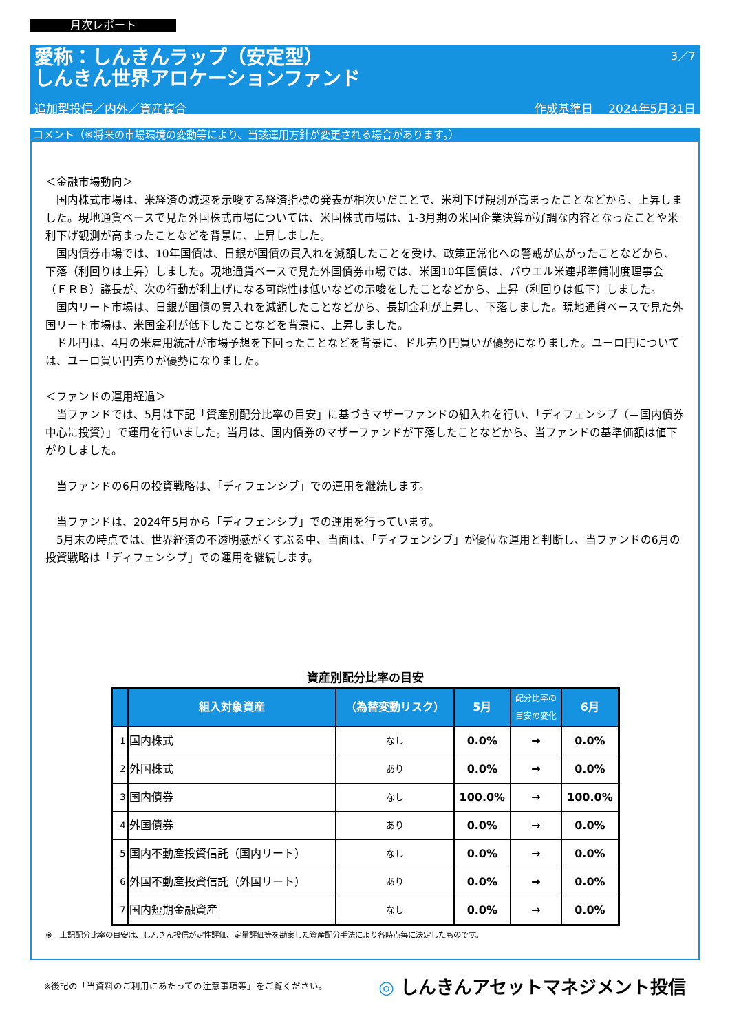月次レポート
3／7
愛称：しんきんラップ（安定型）
しんきん世界アロケーションファンド
追加型投信／内外／資産複合 作成基準日　 2024年5月31日
コメント（※将来の市場環境の変動等により、当該運用方針が変更される場合があります。）
＜金融市場動向＞
　国内株式市場は、米経済の減速を示唆する経済指標の発表が相次いだことで、米利下げ観測が高まったことなどから、上昇しました。現地通貨ベースで見た外国株式市場については、米国株式市場は、1-3月期の米国企業決算が好調な内容となったことや米利下げ観測が高まったことなどを背景に、上昇しました。
　国内債券市場では、10年国債は、日銀が国債の買入れを減額したことを受け、政策正常化への警戒が広がったことなどから、下落（利回りは上昇）しました。現地通貨ベースで見た外国債券市場では、米国10年国債は、パウエル米連邦準備制度理事会（ＦＲＢ）議長が、次の行動が利上げになる可能性は低いなどの示唆をしたことなどから、上昇（利回りは低下）しました。
　国内リート市場は、日銀が国債の買入れを減額したことなどから、長期金利が上昇し、下落しました。現地通貨ベースで見た外国リート市場は、米国金利が低下したことなどを背景に、上昇しました。
　ドル円は、4月の米雇用統計が市場予想を下回ったことなどを背景に、ドル売り円買いが優勢になりました。ユーロ円については、ユーロ買い円売りが優勢になりました。
＜ファンドの運用経過＞
　当ファンドでは、5月は下記「資産別配分比率の目安」に基づきマザーファンドの組入れを行い、「ディフェンシブ（＝国内債券中心に投資）」で運用を行いました。当月は、国内債券のマザーファンドが下落したことなどから、当ファンドの基準価額は値下がりしました。
　当ファンドの6月の投資戦略は、「ディフェンシブ」での運用を継続します。
　当ファンドは、2024年5月から「ディフェンシブ」での運用を行っています。
　5月末の時点では、世界経済の不透明感がくすぶる中、当面は、「ディフェンシブ」が優位な運用と判断し、当ファンドの6月の投資戦略は「ディフェンシブ」での運用を継続します。
資産別配分比率の目安
| | 組入対象資産 | （為替変動リスク） | 5月 | 配分比率の 目安の変化 | 6月 |
| --- | --- | --- | --- | --- | --- |
| 1 | 国内株式 | なし | 0.0% | → | 0.0% |
| 2 | 外国株式 | あり | 0.0% | → | 0.0% |
| 3 | 国内債券 | なし | 100.0% | → | 100.0% |
| 4 | 外国債券 | あり | 0.0% | → | 0.0% |
| 5 | 国内不動産投資信託（国内リート） | なし | 0.0% | → | 0.0% |
| 6 | 外国不動産投資信託（外国リート） | あり | 0.0% | → | 0.0% |
| 7 | 国内短期金融資産 | なし | 0.0% | → | 0.0% |
※　上記配分比率の目安は、しんきん投信が定性評価、定量評価等を勘案した資産配分手法により各時点毎に決定したものです。
※後記の「当資料のご利用にあたっての注意事項等」をご覧ください。 ◎ しんきんアセットマネジメント投信